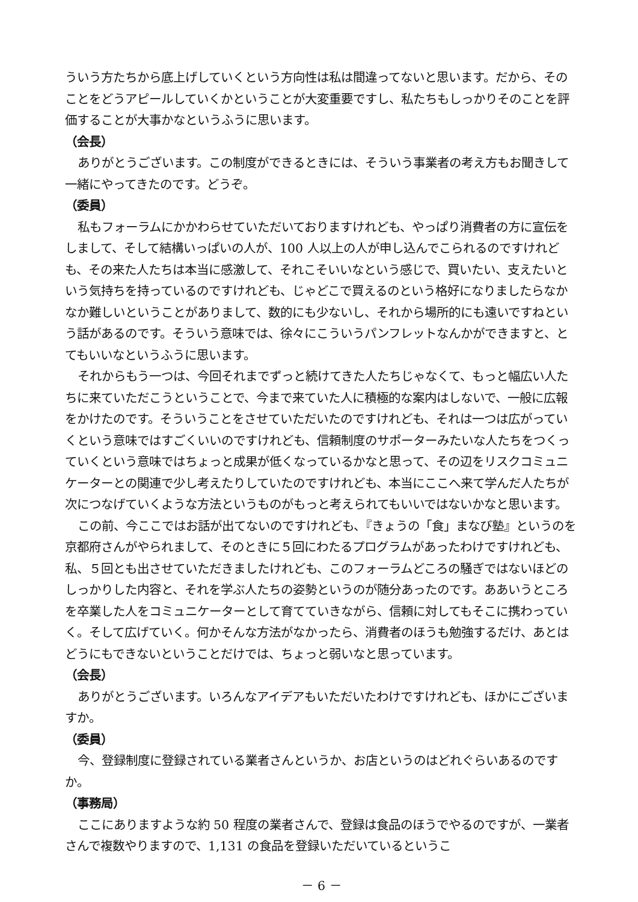ういう方たちから底上げしていくという方向性は私は間違ってないと思います。だから、そのことをどうアピールしていくかということが大変重要ですし、私たちもしっかりそのことを評価することが大事かなというふうに思います。
（会長）
ありがとうございます。この制度ができるときには、そういう事業者の考え方もお聞きして一緒にやってきたのです。どうぞ。
（委員）
私もフォーラムにかかわらせていただいておりますけれども、やっぱり消費者の方に宣伝をしまして、そして結構いっぱいの人が、100 人以上の人が申し込んでこられるのですけれども、その来た人たちは本当に感激して、それこそいいなという感じで、買いたい、支えたいという気持ちを持っているのですけれども、じゃどこで買えるのという格好になりましたらなかなか難しいということがありまして、数的にも少ないし、それから場所的にも遠いですねという話があるのです。そういう意味では、徐々にこういうパンフレットなんかができますと、とてもいいなというふうに思います。
それからもう一つは、今回それまでずっと続けてきた人たちじゃなくて、もっと幅広い人たちに来ていただこうということで、今まで来ていた人に積極的な案内はしないで、一般に広報をかけたのです。そういうことをさせていただいたのですけれども、それは一つは広がっていくという意味ではすごくいいのですけれども、信頼制度のサポーターみたいな人たちをつくっていくという意味ではちょっと成果が低くなっているかなと思って、その辺をリスクコミュニケーターとの関連で少し考えたりしていたのですけれども、本当にここへ来て学んだ人たちが次につなげていくような方法というものがもっと考えられてもいいではないかなと思います。
この前、今ここではお話が出てないのですけれども、『きょうの「食」まなび塾』というのを京都府さんがやられまして、そのときに５回にわたるプログラムがあったわけですけれども、私、５回とも出させていただきましたけれども、このフォーラムどころの騒ぎではないほどのしっかりした内容と、それを学ぶ人たちの姿勢というのが随分あったのです。ああいうところを卒業した人をコミュニケーターとして育てていきながら、信頼に対してもそこに携わっていく。そして広げていく。何かそんな方法がなかったら、消費者のほうも勉強するだけ、あとはどうにもできないということだけでは、ちょっと弱いなと思っています。
（会長）
ありがとうございます。いろんなアイデアもいただいたわけですけれども、ほかにございますか。
（委員）
今、登録制度に登録されている業者さんというか、お店というのはどれぐらいあるのですか。
（事務局）
ここにありますような約 50 程度の業者さんで、登録は食品のほうでやるのですが、一業者さんで複数やりますので、1,131 の食品を登録いただいているというこ
－ 6 －